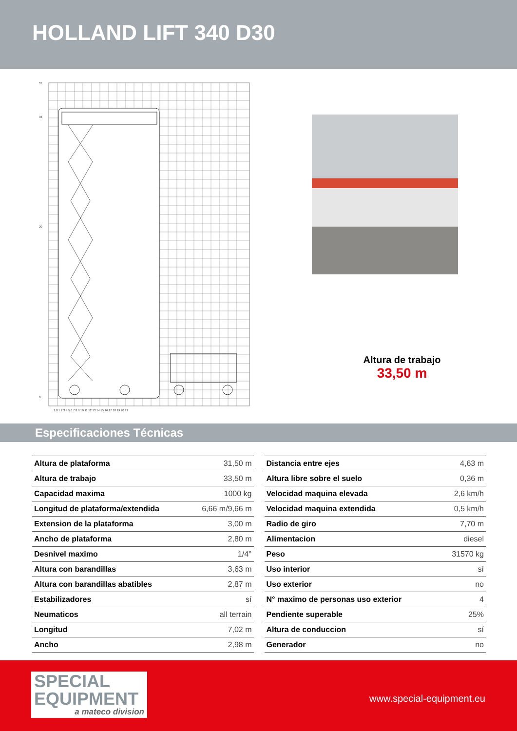HOLLAND LIFT 340 D30
37
33
20
0
1 0 1 2 3 4 5 6 7 8 9 10 11 12 13 14 15 16 17 18 19 20 21
Altura de trabajo
33,50 m
Especificaciones Técnicas
| Altura de plataforma | 31,50 m |
| Altura de trabajo | 33,50 m |
| Capacidad maxima | 1000 kg |
| Longitud de plataforma/extendida | 6,66 m/9,66 m |
| Extension de la plataforma | 3,00 m |
| Ancho de plataforma | 2,80 m |
| Desnivel maximo | 1/4° |
| Altura con barandillas | 3,63 m |
| Altura con barandillas abatibles | 2,87 m |
| Estabilizadores | sí |
| Neumaticos | all terrain |
| Longitud | 7,02 m |
| Ancho | 2,98 m |
| Distancia entre ejes | 4,63 m |
| Altura libre sobre el suelo | 0,36 m |
| Velocidad maquina elevada | 2,6 km/h |
| Velocidad maquina extendida | 0,5 km/h |
| Radio de giro | 7,70 m |
| Alimentacion | diesel |
| Peso | 31570 kg |
| Uso interior | sí |
| Uso exterior | no |
| N° maximo de personas uso exterior | 4 |
| Pendiente superable | 25% |
| Altura de conduccion | sí |
| Generador | no |
SPECIAL
EQUIPMENT
a mateco division
www.special-equipment.eu